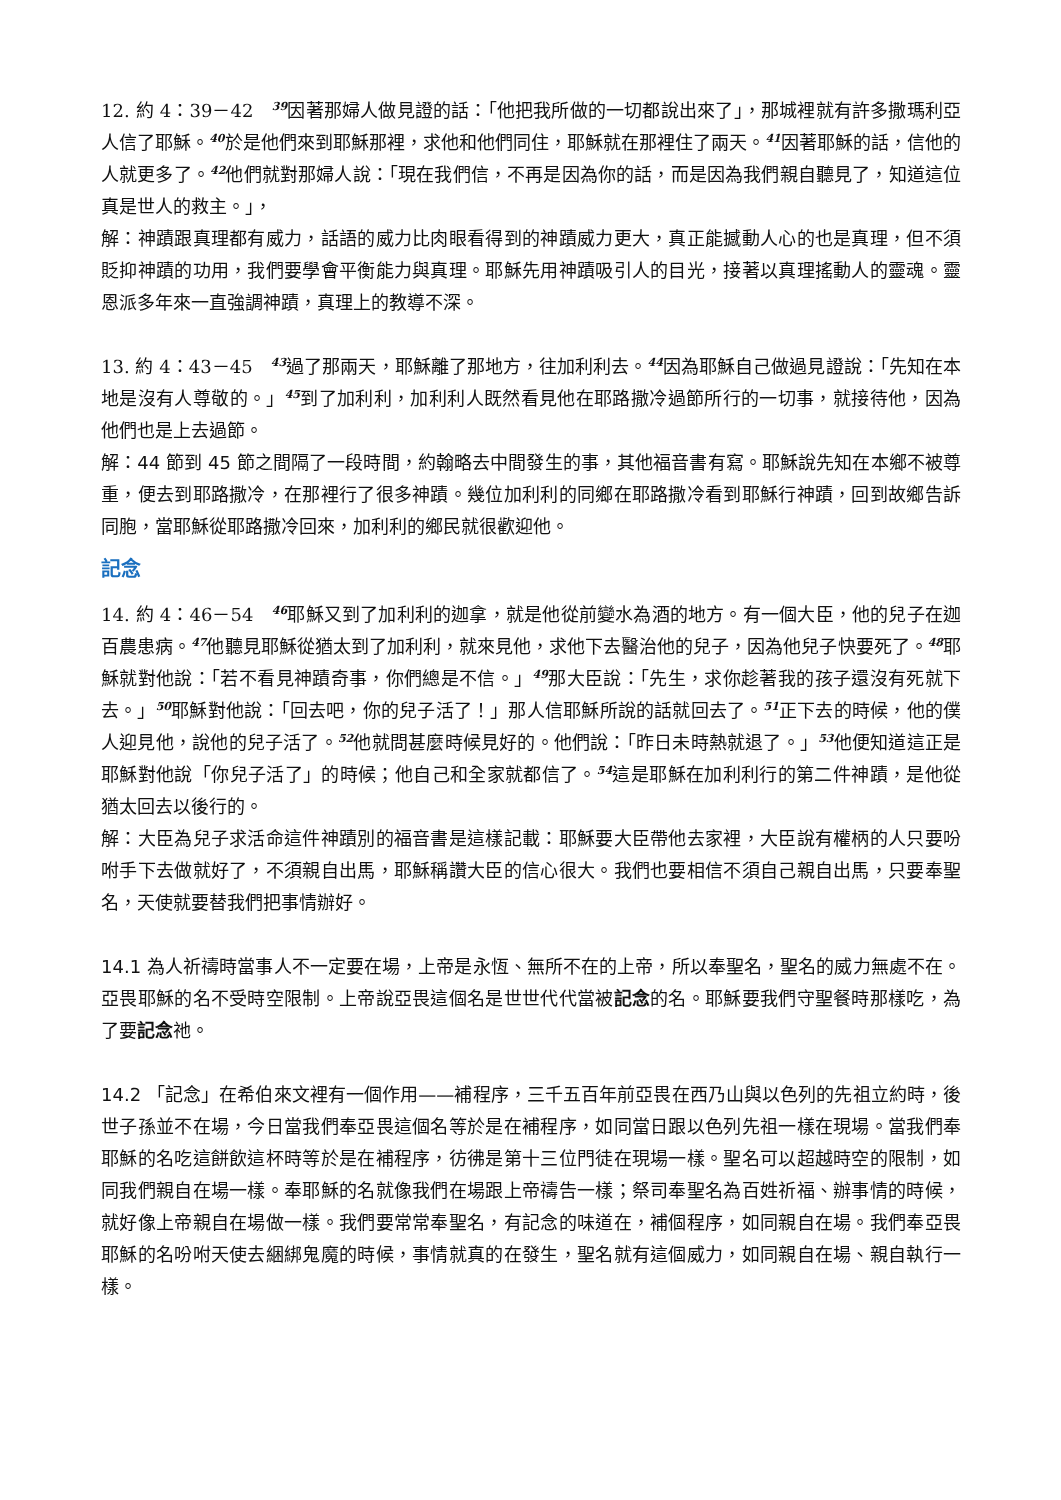12. 約 4：39－42　<sup>39</sup>因著那婦人做見證的話：「他把我所做的一切都說出來了」，那城裡就有許多撒瑪利亞人信了耶穌。<sup>40</sup>於是他們來到耶穌那裡，求他和他們同住，耶穌就在那裡住了兩天。<sup>41</sup>因著耶穌的話，信他的人就更多了。<sup>42</sup>他們就對那婦人說：「現在我們信，不再是因為你的話，而是因為我們親自聽見了，知道這位真是世人的救主。」，
解：神蹟跟真理都有威力，話語的威力比肉眼看得到的神蹟威力更大，真正能撼動人心的也是真理，但不須貶抑神蹟的功用，我們要學會平衡能力與真理。耶穌先用神蹟吸引人的目光，接著以真理搖動人的靈魂。靈恩派多年來一直強調神蹟，真理上的教導不深。
13. 約 4：43－45　<sup>43</sup>過了那兩天，耶穌離了那地方，往加利利去。<sup>44</sup>因為耶穌自己做過見證說：「先知在本地是沒有人尊敬的。」<sup>45</sup>到了加利利，加利利人既然看見他在耶路撒冷過節所行的一切事，就接待他，因為他們也是上去過節。
解：44 節到 45 節之間隔了一段時間，約翰略去中間發生的事，其他福音書有寫。耶穌說先知在本鄉不被尊重，便去到耶路撒冷，在那裡行了很多神蹟。幾位加利利的同鄉在耶路撒冷看到耶穌行神蹟，回到故鄉告訴同胞，當耶穌從耶路撒冷回來，加利利的鄉民就很歡迎他。
記念
14. 約 4：46－54　<sup>46</sup>耶穌又到了加利利的迦拿，就是他從前變水為酒的地方。有一個大臣，他的兒子在迦百農患病。<sup>47</sup>他聽見耶穌從猶太到了加利利，就來見他，求他下去醫治他的兒子，因為他兒子快要死了。<sup>48</sup>耶穌就對他說：「若不看見神蹟奇事，你們總是不信。」<sup>49</sup>那大臣說：「先生，求你趁著我的孩子還沒有死就下去。」<sup>50</sup>耶穌對他說：「回去吧，你的兒子活了！」那人信耶穌所說的話就回去了。<sup>51</sup>正下去的時候，他的僕人迎見他，說他的兒子活了。<sup>52</sup>他就問甚麼時候見好的。他們說：「昨日未時熱就退了。」<sup>53</sup>他便知道這正是耶穌對他說「你兒子活了」的時候；他自己和全家就都信了。<sup>54</sup>這是耶穌在加利利行的第二件神蹟，是他從猶太回去以後行的。
解：大臣為兒子求活命這件神蹟別的福音書是這樣記載：耶穌要大臣帶他去家裡，大臣說有權柄的人只要吩咐手下去做就好了，不須親自出馬，耶穌稱讚大臣的信心很大。我們也要相信不須自己親自出馬，只要奉聖名，天使就要替我們把事情辦好。
14.1 為人祈禱時當事人不一定要在場，上帝是永恆、無所不在的上帝，所以奉聖名，聖名的威力無處不在。亞畏耶穌的名不受時空限制。上帝說亞畏這個名是世世代代當被記念的名。耶穌要我們守聖餐時那樣吃，為了要記念祂。
14.2 「記念」在希伯來文裡有一個作用——補程序，三千五百年前亞畏在西乃山與以色列的先祖立約時，後世子孫並不在場，今日當我們奉亞畏這個名等於是在補程序，如同當日跟以色列先祖一樣在現場。當我們奉耶穌的名吃這餅飲這杯時等於是在補程序，彷彿是第十三位門徒在現場一樣。聖名可以超越時空的限制，如同我們親自在場一樣。奉耶穌的名就像我們在場跟上帝禱告一樣；祭司奉聖名為百姓祈福、辦事情的時候，就好像上帝親自在場做一樣。我們要常常奉聖名，有記念的味道在，補個程序，如同親自在場。我們奉亞畏耶穌的名吩咐天使去綑綁鬼魔的時候，事情就真的在發生，聖名就有這個威力，如同親自在場、親自執行一樣。